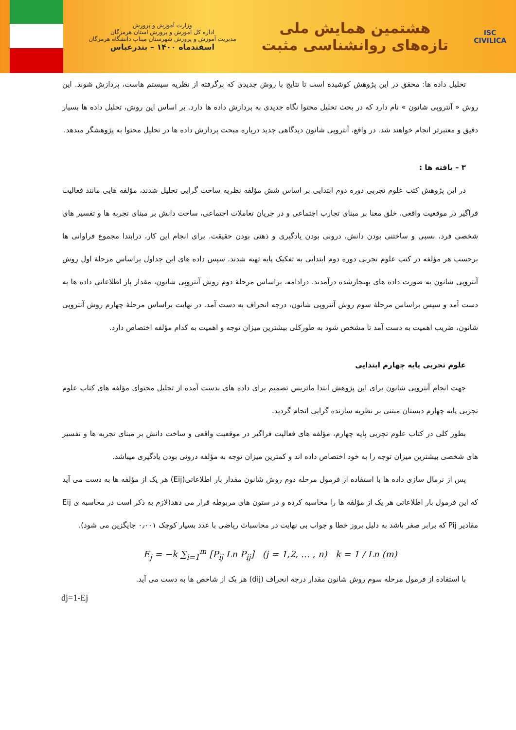ISC
CIVILICA
هشتمین همایش ملی
تازه‌های روانشناسی مثبت
وزارت آموزش و پرورش
اداره کل آموزش و پرورش استان هرمزگان
مدیریت آموزش و پرورش شهرستان میناب دانشگاه هرمزگان
اسفندماه ۱۴۰۰ – بندرعباس
تحلیل داده ها: محقق در این پژوهش کوشیده است تا نتایج با روش جدیدی که برگرفته از نظریه سیستم هاست، پردازش شوند. این روش « آنتروپی شانون » نام دارد که در بحث تحلیل محتوا نگاه جدیدی به پردازش داده ها دارد. بر اساس این روش، تحلیل داده ها بسیار دقیق و معتبرتر انجام خواهند شد. در واقع، آنتروپی شانون دیدگاهی جدید درباره مبحث پردازش داده ها در تحلیل محتوا به پژوهشگر میدهد.
۳ – یافته ها :
در این پژوهش کتب علوم تجربی دوره دوم ابتدایی بر اساس شش مؤلفه نظریه ساخت گرایی تحلیل شدند، مؤلفه هایی مانند فعالیت فراگیر در موقعیت واقعی، خلق معنا بر مبنای تجارب اجتماعی و در جریان تعاملات اجتماعی، ساخت دانش بر مبنای تجربه ها و تفسیر های شخصی فرد، نسبی و ساختنی بودن دانش، درونی بودن یادگیری و ذهنی بودن حقیقت. برای انجام این کار، درابتدا مجموع فراوانی ها برحسب هر مؤلفه در کتب علوم تجربی دوره دوم ابتدایی به تفکیک پایه تهیه شدند. سپس داده های این جداول براساس مرحلهٔ اول روش آنتروپی شانون به صورت داده های بهنجارشده درآمدند. درادامه، براساس مرحلهٔ دوم روش آنتروپی شانون، مقدار بار اطلاعاتی داده ها به دست آمد و سپس براساس مرحلهٔ سوم روش آنتروپی شانون، درجه انحراف به دست آمد. در نهایت براساس مرحلهٔ چهارم روش آنتروپی شانون، ضریب اهمیت به دست آمد تا مشخص شود به طورکلی بیشترین میزان توجه و اهمیت به کدام مؤلفه اختصاص دارد.
علوم تجربی پایه چهارم ابتدایی
جهت انجام آنتروپی شانون برای این پژوهش ابتدا ماتریس تصمیم برای داده های بدست آمده از تحلیل محتوای مؤلفه های کتاب علوم تجربی پایه چهارم دبستان مبتنی بر نظریه سازنده گرایی انجام گردید.
بطور کلی در کتاب علوم تجربی پایه چهارم، مؤلفه های فعالیت فراگیر در موقعیت واقعی و ساخت دانش بر مبنای تجربه ها و تفسیر های شخصی بیشترین میزان توجه را به خود اختصاص داده اند و کمترین میزان توجه به مؤلفه درونی بودن یادگیری میباشد.
پس از نرمال سازی داده ها با استفاده از فرمول مرحله دوم روش شانون مقدار بار اطلاعاتی(Eij) هر یک از مؤلفه ها به دست می آید که این فرمول بار اطلاعاتی هر یک از مؤلفه ها را محاسبه کرده و در ستون های مربوطه قرار می دهد(لازم به ذکر است در محاسبه ی Eij مقادیر Pij که برابر صفر باشد به دلیل بروز خطا و جواب بی نهایت در محاسبات ریاضی با عدد بسیار کوچک ۰٫۰۰۱ جایگزین می شود).
E<sub>j</sub> = −k ∑<sub>i=1</sub><sup>m</sup> [P<sub>ij</sub> Ln P<sub>ij</sub>] (j = 1,2, … , n) k = 1 / Ln (m)
با استفاده از فرمول مرحله سوم روش شانون مقدار درجه انحراف (dij) هر یک از شاخص ها به دست می آید.
dj=1-Ej